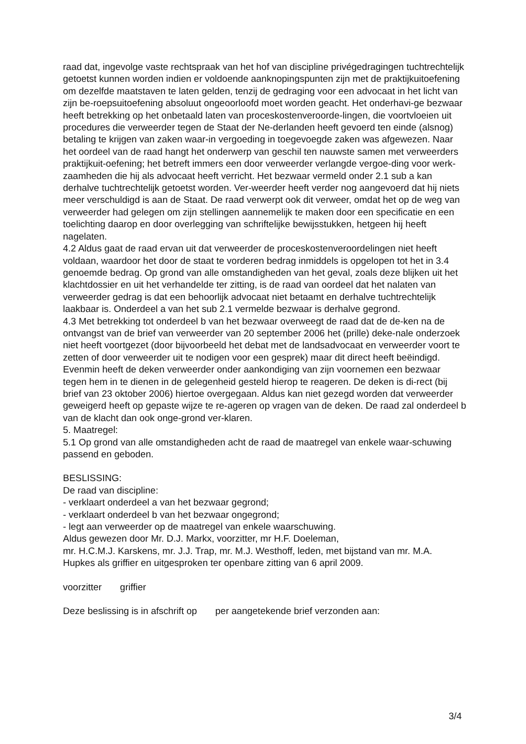raad dat, ingevolge vaste rechtspraak van het hof van discipline privégedragingen tuchtrechtelijk getoetst kunnen worden indien er voldoende aanknopingspunten zijn met de praktijkuitoefening om dezelfde maatstaven te laten gelden, tenzij de gedraging voor een advocaat in het licht van zijn be-roepsuitoefening absoluut ongeoorloofd moet worden geacht. Het onderhavi-ge bezwaar heeft betrekking op het onbetaald laten van proceskostenveroorde-lingen, die voortvloeien uit procedures die verweerder tegen de Staat der Ne-derlanden heeft gevoerd ten einde (alsnog) betaling te krijgen van zaken waar-in vergoeding in toegevoegde zaken was afgewezen. Naar het oordeel van de raad hangt het onderwerp van geschil ten nauwste samen met verweerders praktijkuit-oefening; het betreft immers een door verweerder verlangde vergoe-ding voor werk-zaamheden die hij als advocaat heeft verricht. Het bezwaar vermeld onder 2.1 sub a kan derhalve tuchtrechtelijk getoetst worden. Ver-weerder heeft verder nog aangevoerd dat hij niets meer verschuldigd is aan de Staat. De raad verwerpt ook dit verweer, omdat het op de weg van verweerder had gelegen om zijn stellingen aannemelijk te maken door een specificatie en een toelichting daarop en door overlegging van schriftelijke bewijsstukken, hetgeen hij heeft nagelaten.
4.2 Aldus gaat de raad ervan uit dat verweerder de proceskostenveroordelingen niet heeft voldaan, waardoor het door de staat te vorderen bedrag inmiddels is opgelopen tot het in 3.4 genoemde bedrag. Op grond van alle omstandigheden van het geval, zoals deze blijken uit het klachtdossier en uit het verhandelde ter zitting, is de raad van oordeel dat het nalaten van verweerder gedrag is dat een behoorlijk advocaat niet betaamt en derhalve tuchtrechtelijk laakbaar is. Onderdeel a van het sub 2.1 vermelde bezwaar is derhalve gegrond.
4.3 Met betrekking tot onderdeel b van het bezwaar overweegt de raad dat de de-ken na de ontvangst van de brief van verweerder van 20 september 2006 het (prille) deke-nale onderzoek niet heeft voortgezet (door bijvoorbeeld het debat met de landsadvocaat en verweerder voort te zetten of door verweerder uit te nodigen voor een gesprek) maar dit direct heeft beëindigd. Evenmin heeft de deken verweerder onder aankondiging van zijn voornemen een bezwaar tegen hem in te dienen in de gelegenheid gesteld hierop te reageren. De deken is di-rect (bij brief van 23 oktober 2006) hiertoe overgegaan. Aldus kan niet gezegd worden dat verweerder geweigerd heeft op gepaste wijze te re-ageren op vragen van de deken. De raad zal onderdeel b van de klacht dan ook onge-grond ver-klaren.
5. Maatregel:
5.1 Op grond van alle omstandigheden acht de raad de maatregel van enkele waar-schuwing passend en geboden.
BESLISSING:
De raad van discipline:
- verklaart onderdeel a van het bezwaar gegrond;
- verklaart onderdeel b van het bezwaar ongegrond;
- legt aan verweerder op de maatregel van enkele waarschuwing.
Aldus gewezen door Mr. D.J. Markx, voorzitter, mr H.F. Doeleman,
mr. H.C.M.J. Karskens, mr. J.J. Trap, mr. M.J. Westhoff, leden, met bijstand van mr. M.A. Hupkes als griffier en uitgesproken ter openbare zitting van 6 april 2009.
voorzitter griffier
Deze beslissing is in afschrift op per aangetekende brief verzonden aan:
3/4